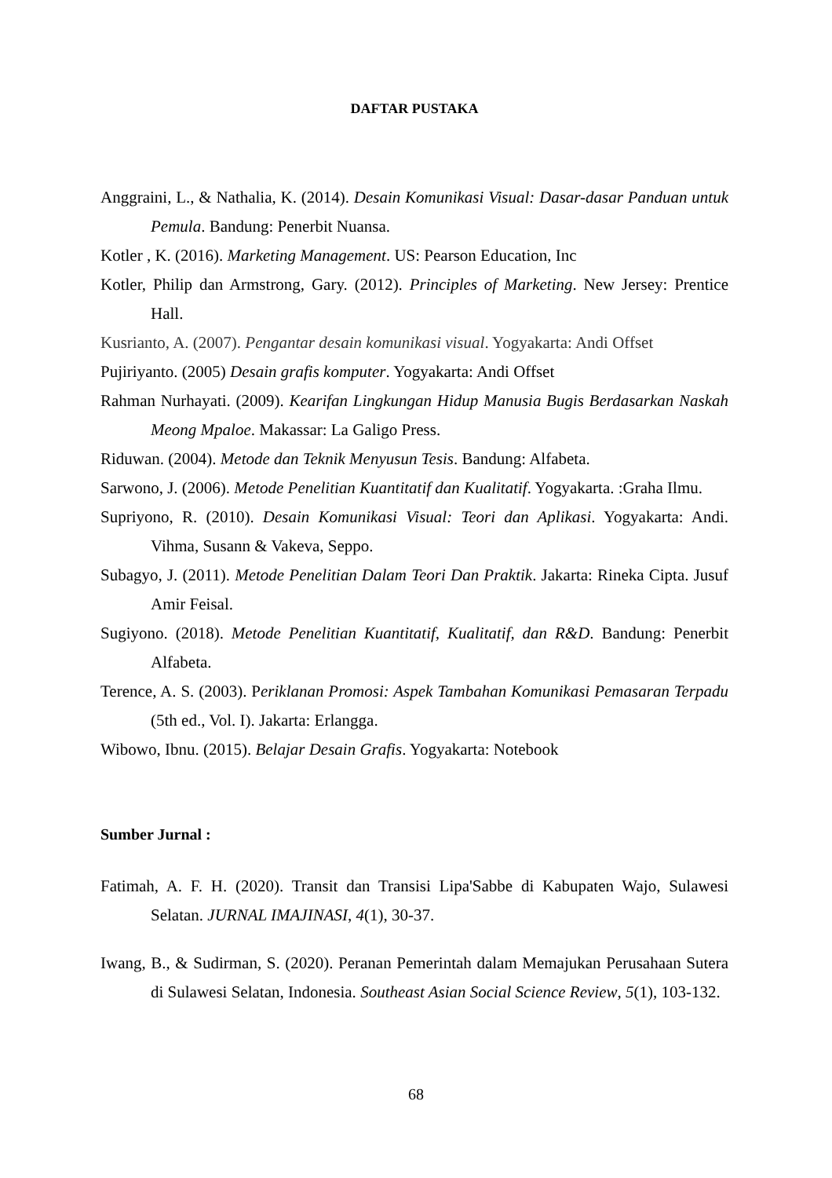DAFTAR PUSTAKA
Anggraini, L., & Nathalia, K. (2014). Desain Komunikasi Visual: Dasar-dasar Panduan untuk Pemula. Bandung: Penerbit Nuansa.
Kotler , K. (2016). Marketing Management. US: Pearson Education, Inc
Kotler, Philip dan Armstrong, Gary. (2012). Principles of Marketing. New Jersey: Prentice Hall.
Kusrianto, A. (2007). Pengantar desain komunikasi visual. Yogyakarta: Andi Offset
Pujiriyanto. (2005) Desain grafis komputer. Yogyakarta: Andi Offset
Rahman Nurhayati. (2009). Kearifan Lingkungan Hidup Manusia Bugis Berdasarkan Naskah Meong Mpaloe. Makassar: La Galigo Press.
Riduwan. (2004). Metode dan Teknik Menyusun Tesis. Bandung: Alfabeta.
Sarwono, J. (2006). Metode Penelitian Kuantitatif dan Kualitatif. Yogyakarta. :Graha Ilmu.
Supriyono, R. (2010). Desain Komunikasi Visual: Teori dan Aplikasi. Yogyakarta: Andi. Vihma, Susann & Vakeva, Seppo.
Subagyo, J. (2011). Metode Penelitian Dalam Teori Dan Praktik. Jakarta: Rineka Cipta. Jusuf Amir Feisal.
Sugiyono. (2018). Metode Penelitian Kuantitatif, Kualitatif, dan R&D. Bandung: Penerbit Alfabeta.
Terence, A. S. (2003). Periklanan Promosi: Aspek Tambahan Komunikasi Pemasaran Terpadu (5th ed., Vol. I). Jakarta: Erlangga.
Wibowo, Ibnu. (2015). Belajar Desain Grafis. Yogyakarta: Notebook
Sumber Jurnal :
Fatimah, A. F. H. (2020). Transit dan Transisi Lipa'Sabbe di Kabupaten Wajo, Sulawesi Selatan. JURNAL IMAJINASI, 4(1), 30-37.
Iwang, B., & Sudirman, S. (2020). Peranan Pemerintah dalam Memajukan Perusahaan Sutera di Sulawesi Selatan, Indonesia. Southeast Asian Social Science Review, 5(1), 103-132.
68